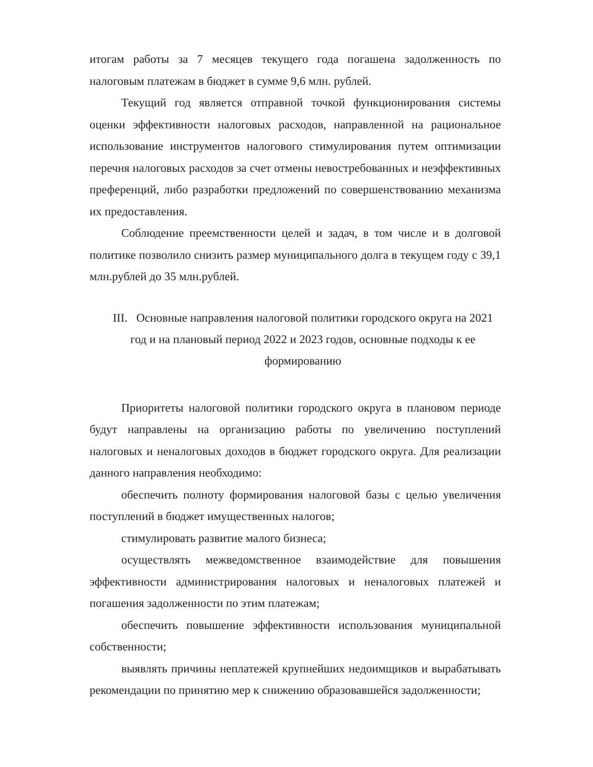итогам работы за 7 месяцев текущего года погашена задолженность по налоговым платежам в бюджет в сумме 9,6 млн. рублей.
Текущий год является отправной точкой функционирования системы оценки эффективности налоговых расходов, направленной на рациональное использование инструментов налогового стимулирования путем оптимизации перечня налоговых расходов за счет отмены невостребованных и неэффективных преференций, либо разработки предложений по совершенствованию механизма их предоставления.
Соблюдение преемственности целей и задач, в том числе и в долговой политике позволило снизить размер муниципального долга в текущем году с 39,1 млн.рублей до 35 млн.рублей.
III. Основные направления налоговой политики городского округа на 2021 год и на плановый период 2022 и 2023 годов, основные подходы к ее формированию
Приоритеты налоговой политики городского округа в плановом периоде будут направлены на организацию работы по увеличению поступлений налоговых и неналоговых доходов в бюджет городского округа. Для реализации данного направления необходимо:
обеспечить полноту формирования налоговой базы с целью увеличения поступлений в бюджет имущественных налогов;
стимулировать развитие малого бизнеса;
осуществлять межведомственное взаимодействие для повышения эффективности администрирования налоговых и неналоговых платежей и погашения задолженности по этим платежам;
обеспечить повышение эффективности использования муниципальной собственности;
выявлять причины неплатежей крупнейших недоимщиков и вырабатывать рекомендации по принятию мер к снижению образовавшейся задолженности;